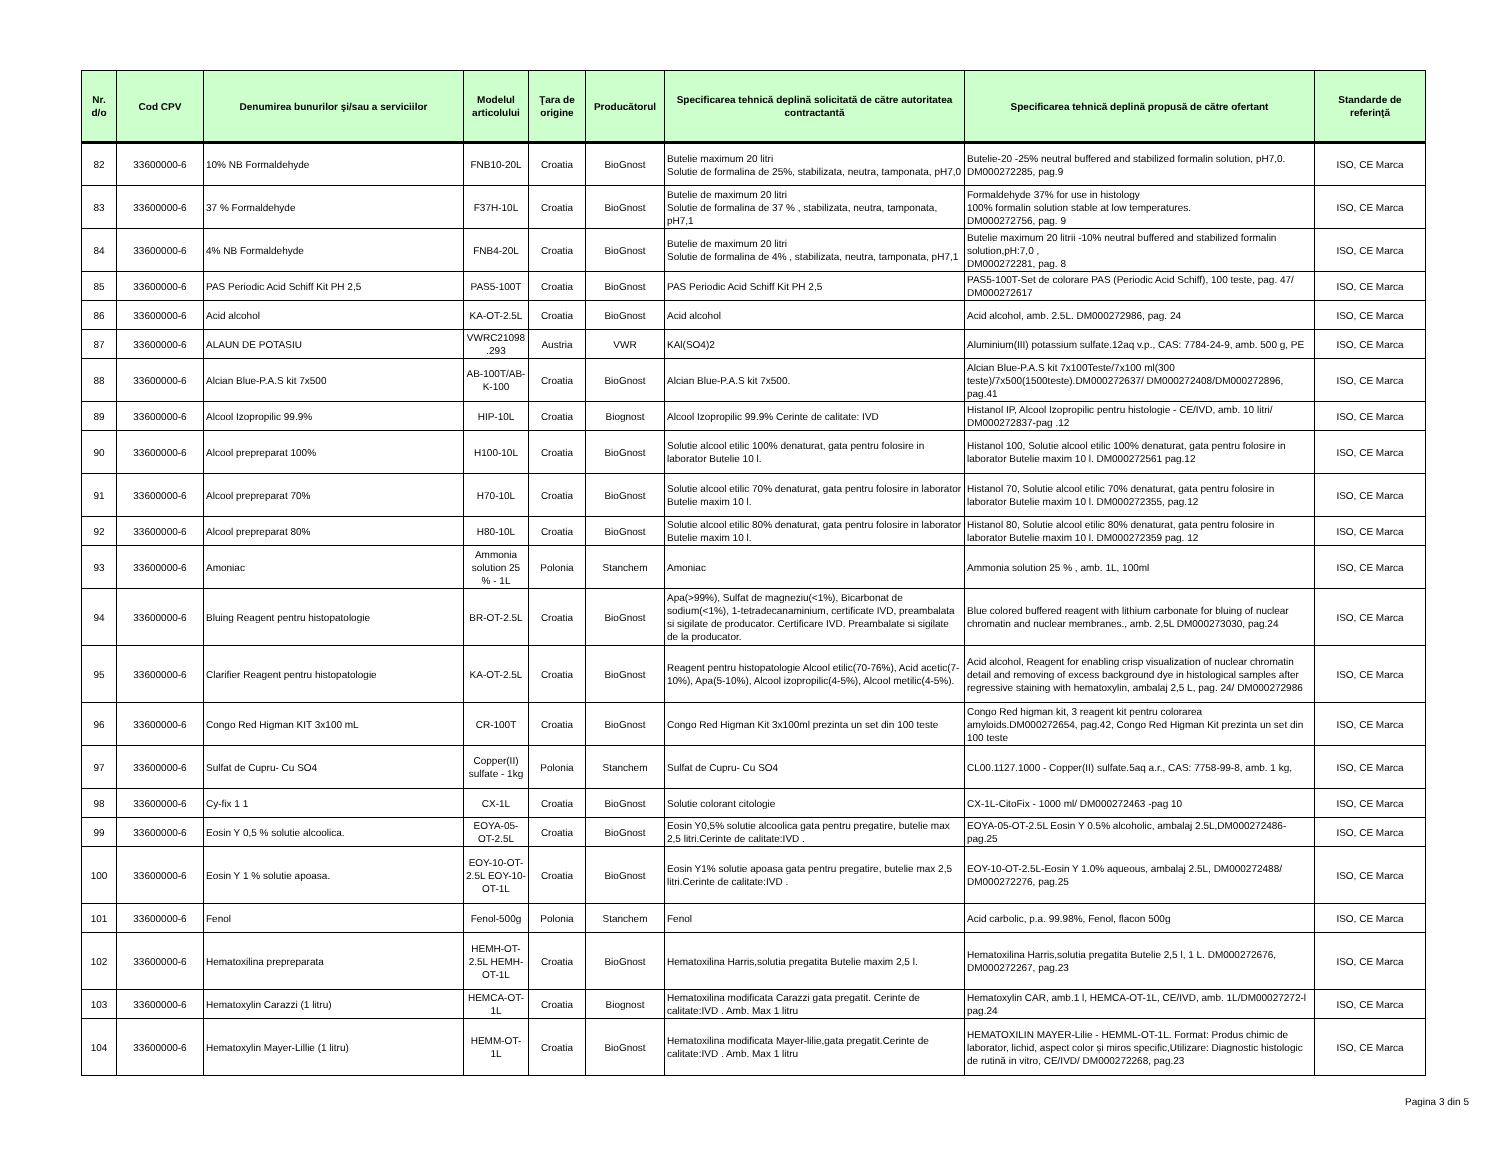| Nr. d/o | Cod CPV | Denumirea bunurilor şi/sau a serviciilor | Modelul articolului | Ţara de origine | Producătorul | Specificarea tehnică deplină solicitată de către autoritatea contractantă | Specificarea tehnică deplină propusă de către ofertant | Standarde de referinţă |
| --- | --- | --- | --- | --- | --- | --- | --- | --- |
| 82 | 33600000-6 | 10% NB Formaldehyde | FNB10-20L | Croatia | BioGnost | Butelie maximum 20 litri Solutie de formalina de 25%, stabilizata, neutra, tamponata, pH7,0 | Butelie-20 -25% neutral buffered and stabilized formalin solution, pH7,0. DM000272285, pag.9 | ISO, CE Marca |
| 83 | 33600000-6 | 37 % Formaldehyde | F37H-10L | Croatia | BioGnost | Butelie de maximum 20 litri Solutie de formalina de 37 % , stabilizata, neutra, tamponata, pH7,1 | Formaldehyde 37% for use in histology 100% formalin solution stable at low temperatures. DM000272756, pag. 9 | ISO, CE Marca |
| 84 | 33600000-6 | 4% NB Formaldehyde | FNB4-20L | Croatia | BioGnost | Butelie de maximum 20 litri Solutie de formalina de 4% , stabilizata, neutra, tamponata, pH7,1 | Butelie maximum 20 litrii -10% neutral buffered and stabilized formalin solution,pH:7,0 , DM000272281, pag. 8 | ISO, CE Marca |
| 85 | 33600000-6 | PAS Periodic Acid Schiff Kit PH 2,5 | PAS5-100T | Croatia | BioGnost | PAS Periodic Acid Schiff Kit PH 2,5 | PAS5-100T-Set de colorare PAS (Periodic Acid Schiff), 100 teste, pag. 47/ DM000272617 | ISO, CE Marca |
| 86 | 33600000-6 | Acid alcohol | KA-OT-2.5L | Croatia | BioGnost | Acid alcohol | Acid alcohol, amb. 2.5L. DM000272986, pag. 24 | ISO, CE Marca |
| 87 | 33600000-6 | ALAUN DE POTASIU | VWRC21098 .293 | Austria | VWR | KAl(SO4)2 | Aluminium(III) potassium sulfate.12aq v.p., CAS: 7784-24-9, amb. 500 g, PE | ISO, CE Marca |
| 88 | 33600000-6 | Alcian Blue-P.A.S kit 7x500 | AB-100T/AB-K-100 | Croatia | BioGnost | Alcian Blue-P.A.S kit 7x500. | Alcian Blue-P.A.S kit 7x100Teste/7x100 ml(300 teste)/7x500(1500teste).DM000272637/ DM000272408/DM000272896, pag.41 | ISO, CE Marca |
| 89 | 33600000-6 | Alcool Izopropilic 99.9% | HIP-10L | Croatia | Biognost | Alcool Izopropilic 99.9% Cerinte de calitate: IVD | Histanol IP, Alcool Izopropilic pentru histologie - CE/IVD, amb. 10 litri/ DM000272837-pag .12 | ISO, CE Marca |
| 90 | 33600000-6 | Alcool prepreparat 100% | H100-10L | Croatia | BioGnost | Solutie alcool etilic 100% denaturat, gata pentru folosire in laborator Butelie 10 l. | Histanol 100, Solutie alcool etilic 100% denaturat, gata pentru folosire in laborator Butelie maxim 10 l. DM000272561 pag.12 | ISO, CE Marca |
| 91 | 33600000-6 | Alcool prepreparat 70% | H70-10L | Croatia | BioGnost | Solutie alcool etilic 70% denaturat, gata pentru folosire in laborator Butelie maxim 10 l. | Histanol 70, Solutie alcool etilic 70% denaturat, gata pentru folosire in laborator Butelie maxim 10 l. DM000272355, pag.12 | ISO, CE Marca |
| 92 | 33600000-6 | Alcool prepreparat 80% | H80-10L | Croatia | BioGnost | Solutie alcool etilic 80% denaturat, gata pentru folosire in laborator Butelie maxim 10 l. | Histanol 80, Solutie alcool etilic 80% denaturat, gata pentru folosire in laborator Butelie maxim 10 l. DM000272359 pag. 12 | ISO, CE Marca |
| 93 | 33600000-6 | Amoniac | Ammonia solution 25 % - 1L | Polonia | Stanchem | Amoniac | Ammonia solution 25 % , amb. 1L, 100ml | ISO, CE Marca |
| 94 | 33600000-6 | Bluing Reagent pentru histopatologie | BR-OT-2.5L | Croatia | BioGnost | Apa(>99%), Sulfat de magneziu(<1%), Bicarbonat de sodium(<1%), 1-tetradecanaminium, certificate IVD, preambalata si sigilate de producator. Certificare IVD. Preambalate si sigilate de la producator. | Blue colored buffered reagent with lithium carbonate for bluing of nuclear chromatin and nuclear membranes., amb. 2,5L DM000273030, pag.24 | ISO, CE Marca |
| 95 | 33600000-6 | Clarifier Reagent pentru histopatologie | KA-OT-2.5L | Croatia | BioGnost | Reagent pentru histopatologie Alcool etilic(70-76%), Acid acetic(7-10%), Apa(5-10%), Alcool izopropilic(4-5%), Alcool metilic(4-5%). | Acid alcohol, Reagent for enabling crisp visualization of nuclear chromatin detail and removing of excess background dye in histological samples after regressive staining with hematoxylin, ambalaj 2,5 L, pag. 24/ DM000272986 | ISO, CE Marca |
| 96 | 33600000-6 | Congo Red Higman KIT 3x100 mL | CR-100T | Croatia | BioGnost | Congo Red Higman Kit 3x100ml prezinta un set din 100 teste | Congo Red higman kit, 3 reagent kit pentru colorarea amyloids.DM000272654, pag.42, Congo Red Higman Kit prezinta un set din 100 teste | ISO, CE Marca |
| 97 | 33600000-6 | Sulfat de Cupru- Cu SO4 | Copper(II) sulfate - 1kg | Polonia | Stanchem | Sulfat de Cupru- Cu SO4 | CL00.1127.1000 - Copper(II) sulfate.5aq a.r., CAS: 7758-99-8, amb. 1 kg, | ISO, CE Marca |
| 98 | 33600000-6 | Cy-fix 1 1 | CX-1L | Croatia | BioGnost | Solutie colorant citologie | CX-1L-CitoFix - 1000 ml/ DM000272463 -pag 10 | ISO, CE Marca |
| 99 | 33600000-6 | Eosin Y 0,5 % solutie alcoolica. | EOYA-05-OT-2.5L | Croatia | BioGnost | Eosin Y0,5% solutie alcoolica gata pentru pregatire, butelie max 2,5 litri.Cerinte de calitate:IVD . | EOYA-05-OT-2.5L Eosin Y 0.5% alcoholic, ambalaj 2.5L,DM000272486-pag.25 | ISO, CE Marca |
| 100 | 33600000-6 | Eosin Y 1 % solutie apoasa. | EOY-10-OT-2.5L EOY-10-OT-1L | Croatia | BioGnost | Eosin Y1% solutie apoasa gata pentru pregatire, butelie max 2,5 litri.Cerinte de calitate:IVD . | EOY-10-OT-2.5L-Eosin Y 1.0% aqueous, ambalaj 2.5L, DM000272488/ DM000272276, pag.25 | ISO, CE Marca |
| 101 | 33600000-6 | Fenol | Fenol-500g | Polonia | Stanchem | Fenol | Acid carbolic, p.a. 99.98%, Fenol, flacon 500g | ISO, CE Marca |
| 102 | 33600000-6 | Hematoxilina prepreparata | HEMH-OT-2.5L HEMH-OT-1L | Croatia | BioGnost | Hematoxilina Harris,solutia pregatita Butelie maxim 2,5 l. | Hematoxilina Harris,solutia pregatita Butelie 2,5 l, 1 L. DM000272676, DM000272267, pag.23 | ISO, CE Marca |
| 103 | 33600000-6 | Hematoxylin Carazzi (1 litru) | HEMCA-OT-1L | Croatia | Biognost | Hematoxilina modificata Carazzi gata pregatit. Cerinte de calitate:IVD . Amb. Max 1 litru | Hematoxylin CAR, amb.1 l, HEMCA-OT-1L, CE/IVD, amb. 1L/DM00027272-l pag.24 | ISO, CE Marca |
| 104 | 33600000-6 | Hematoxylin Mayer-Lillie (1 litru) | HEMM-OT-1L | Croatia | BioGnost | Hematoxilina modificata Mayer-lilie,gata pregatit.Cerinte de calitate:IVD . Amb. Max 1 litru | HEMATOXILIN MAYER-Lilie - HEMML-OT-1L. Format: Produs chimic de laborator, lichid, aspect color și miros specific,Utilizare: Diagnostic histologic de rutină in vitro, CE/IVD/ DM000272268, pag.23 | ISO, CE Marca |
Pagina 3 din 5